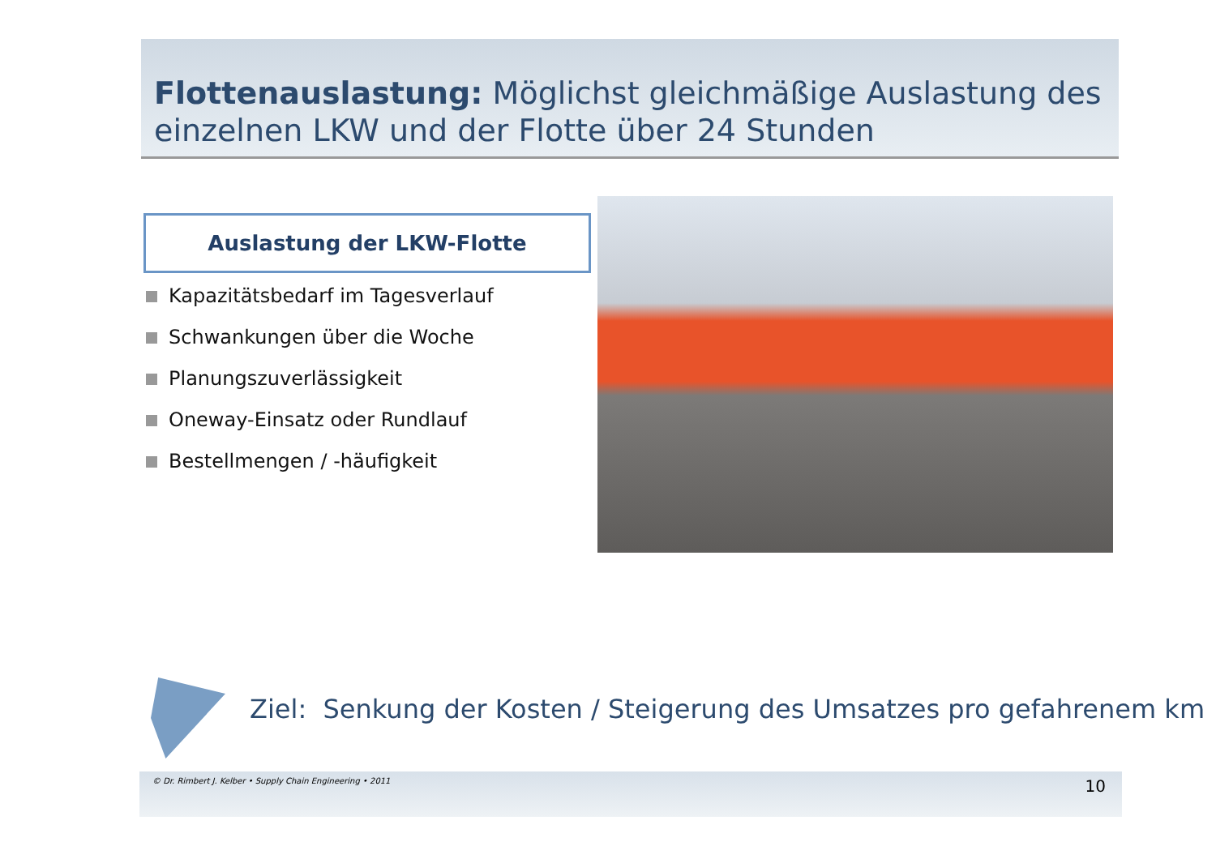Flottenauslastung: Möglichst gleichmäßige Auslastung des einzelnen LKW und der Flotte über 24 Stunden
Auslastung der LKW-Flotte
Kapazitätsbedarf im Tagesverlauf
Schwankungen über die Woche
Planungszuverlässigkeit
Oneway-Einsatz oder Rundlauf
Bestellmengen / -häufigkeit
Ziel: Senkung der Kosten / Steigerung des Umsatzes pro gefahrenem km
© Dr. Rimbert J. Kelber • Supply Chain Engineering • 2011
10